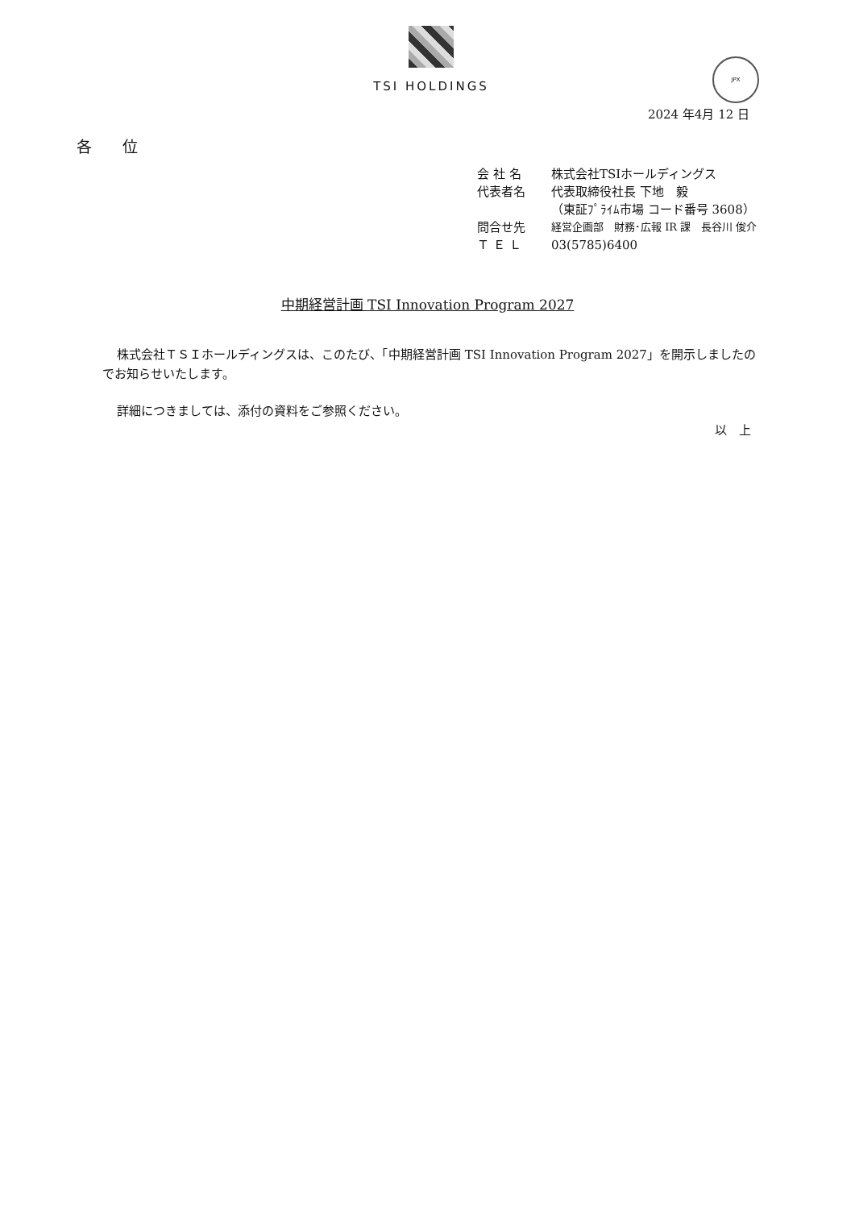TSI HOLDINGS
JPX
2024 年4月 12 日
各　　位
会 社 名 株式会社TSIホールディングス
代表者名 代表取締役社長 下地　毅
（東証ﾌﾟﾗｲﾑ市場 コード番号 3608）
問合せ先 経営企画部　財務･広報 IR 課　長谷川 俊介
Ｔ Ｅ Ｌ 03(5785)6400
中期経営計画 TSI Innovation Program 2027
株式会社ＴＳＩホールディングスは、このたび、「中期経営計画 TSI Innovation Program 2027」を開示しましたのでお知らせいたします。
詳細につきましては、添付の資料をご参照ください。
以　上